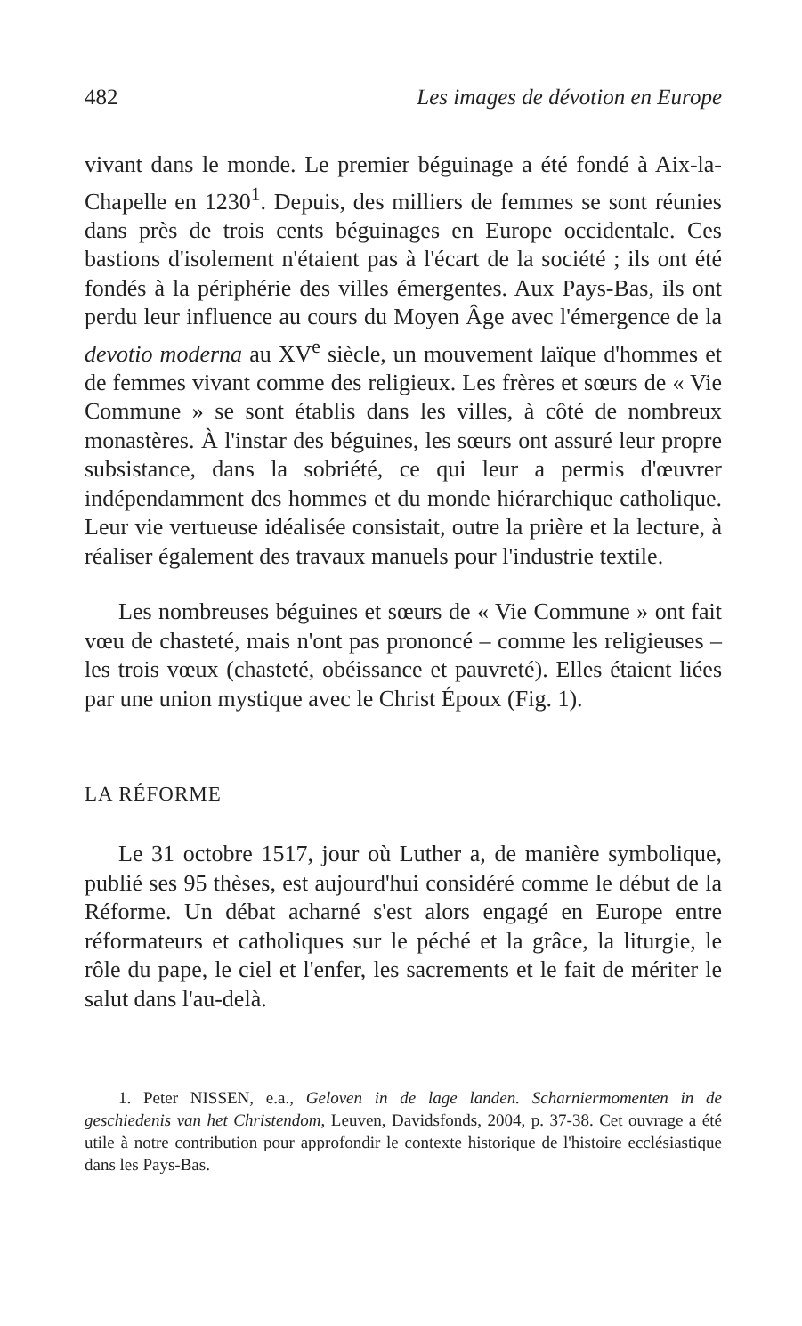482 Les images de dévotion en Europe
vivant dans le monde. Le premier béguinage a été fondé à Aix-la-Chapelle en 1230<sup>1</sup>. Depuis, des milliers de femmes se sont réunies dans près de trois cents béguinages en Europe occidentale. Ces bastions d'isolement n'étaient pas à l'écart de la société ; ils ont été fondés à la périphérie des villes émergentes. Aux Pays-Bas, ils ont perdu leur influence au cours du Moyen Âge avec l'émergence de la devotio moderna au XV<sup>e</sup> siècle, un mouvement laïque d'hommes et de femmes vivant comme des religieux. Les frères et sœurs de « Vie Commune » se sont établis dans les villes, à côté de nombreux monastères. À l'instar des béguines, les sœurs ont assuré leur propre subsistance, dans la sobriété, ce qui leur a permis d'œuvrer indépendamment des hommes et du monde hiérarchique catholique. Leur vie vertueuse idéalisée consistait, outre la prière et la lecture, à réaliser également des travaux manuels pour l'industrie textile.
Les nombreuses béguines et sœurs de « Vie Commune » ont fait vœu de chasteté, mais n'ont pas prononcé – comme les religieuses – les trois vœux (chasteté, obéissance et pauvreté). Elles étaient liées par une union mystique avec le Christ Époux (Fig. 1).
LA RÉFORME
Le 31 octobre 1517, jour où Luther a, de manière symbolique, publié ses 95 thèses, est aujourd'hui considéré comme le début de la Réforme. Un débat acharné s'est alors engagé en Europe entre réformateurs et catholiques sur le péché et la grâce, la liturgie, le rôle du pape, le ciel et l'enfer, les sacrements et le fait de mériter le salut dans l'au-delà.
1. Peter NISSEN, e.a., Geloven in de lage landen. Scharniermomenten in de geschiedenis van het Christendom, Leuven, Davidsfonds, 2004, p. 37-38. Cet ouvrage a été utile à notre contribution pour approfondir le contexte historique de l'histoire ecclésiastique dans les Pays-Bas.